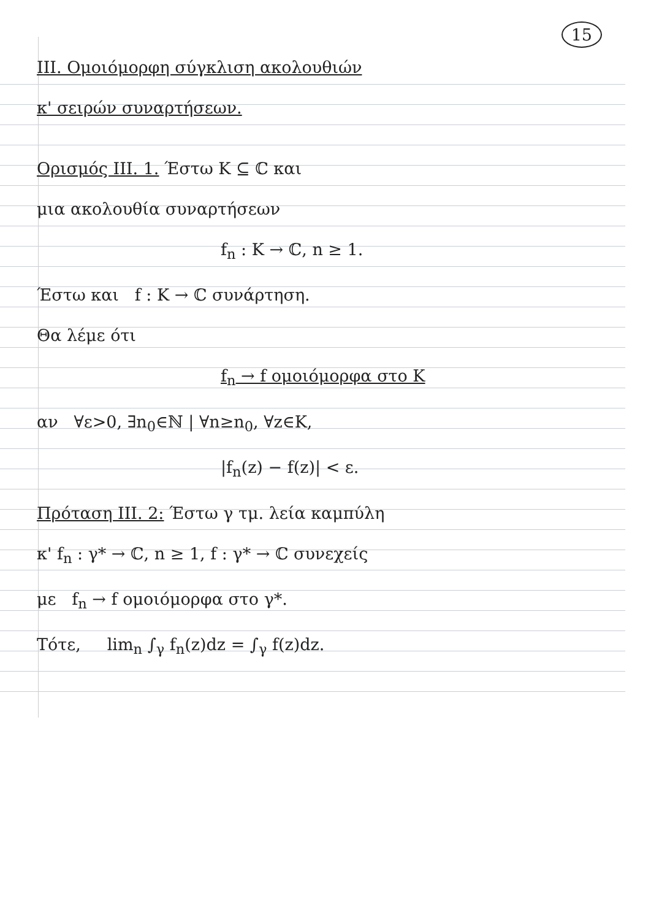15
III. Ομοιόμορφη σύγκλιση ακολουθιών
κ' σειρών συναρτήσεων.
Ορισμός III. 1. Έστω K ⊆ ℂ και
μια ακολουθία συναρτήσεων
f<sub>n</sub> : K → ℂ, n ≥ 1.
Έστω και f : K → ℂ συνάρτηση.
Θα λέμε ότι
f<sub>n</sub> → f ομοιόμορφα στο K
αν ∀ε>0, ∃n<sub>0</sub>∈ℕ | ∀n≥n<sub>0</sub>, ∀z∈K,
|f<sub>n</sub>(z) − f(z)| < ε.
Πρόταση III. 2: Έστω γ τμ. λεία καμπύλη
κ' f<sub>n</sub> : γ* → ℂ, n ≥ 1, f : γ* → ℂ συνεχείς
με f<sub>n</sub> → f ομοιόμορφα στο γ*.
Τότε, lim<sub>n</sub> ∫<sub>γ</sub> f<sub>n</sub>(z)dz = ∫<sub>γ</sub> f(z)dz.